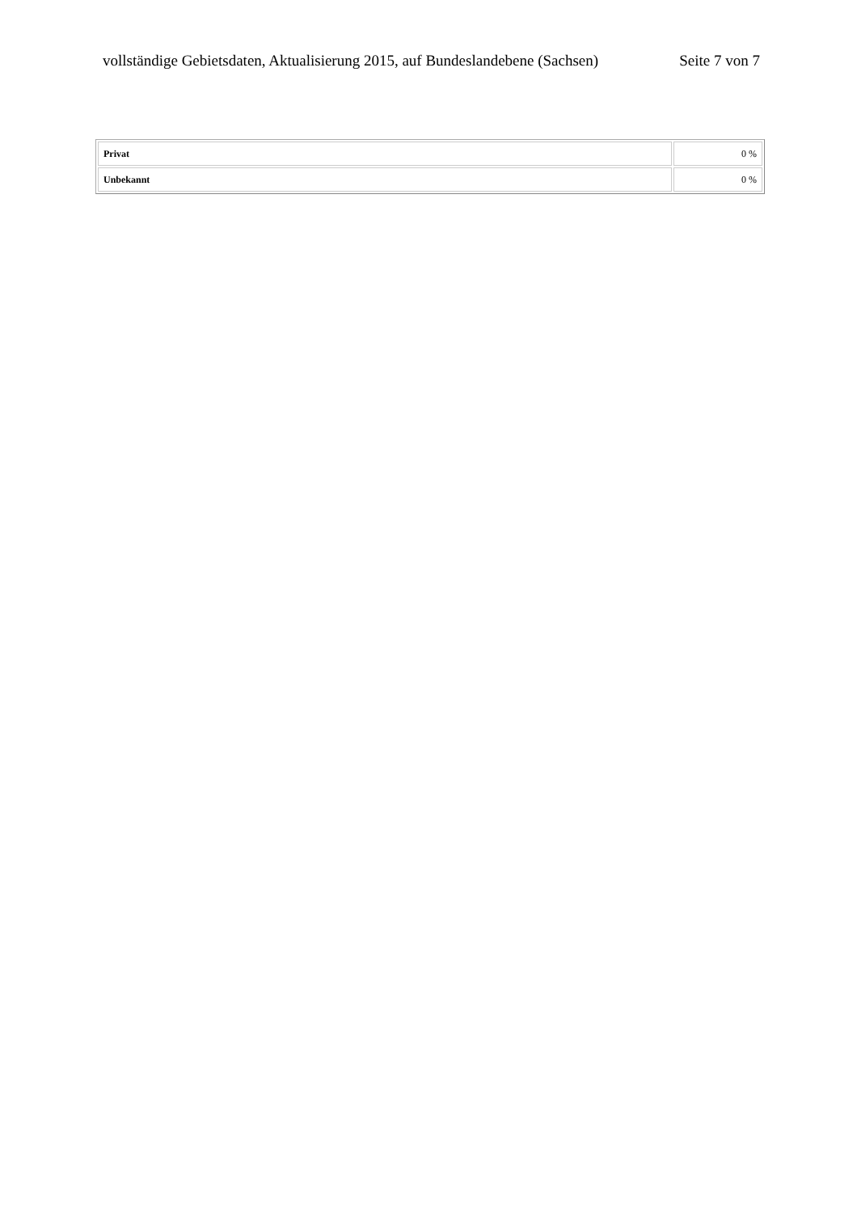vollständige Gebietsdaten, Aktualisierung 2015, auf Bundeslandebene (Sachsen) Seite 7 von 7
| Privat | 0 % |
| Unbekannt | 0 % |